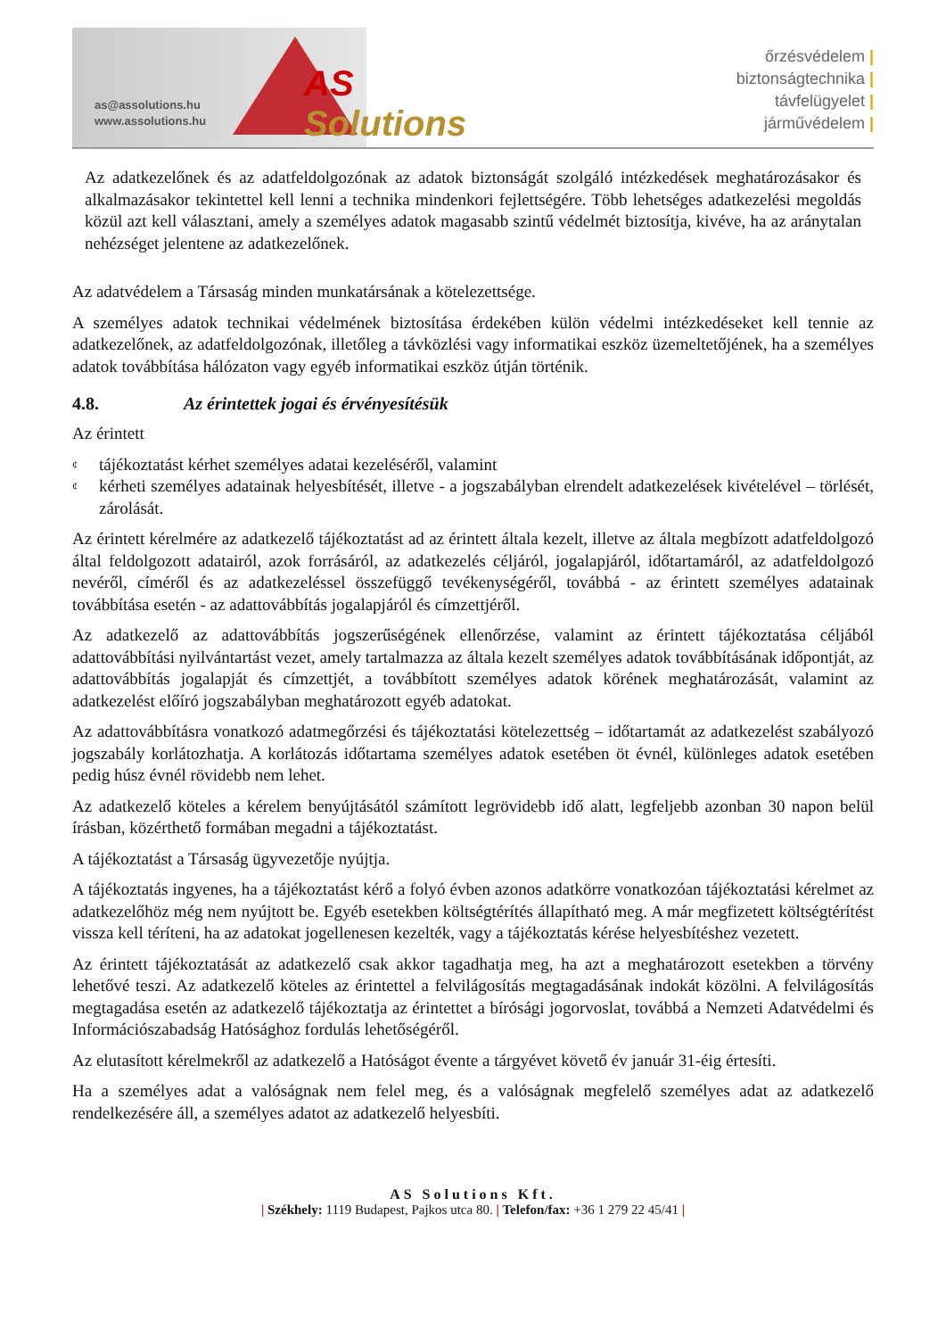AS Solutions
as@assolutions.hu
www.assolutions.hu
őrzésvédelem |
biztonságtechnika |
távfelügyelet |
járművédelem |
Az adatkezelőnek és az adatfeldolgozónak az adatok biztonságát szolgáló intézkedések meghatározásakor és alkalmazásakor tekintettel kell lenni a technika mindenkori fejlettségére. Több lehetséges adatkezelési megoldás közül azt kell választani, amely a személyes adatok magasabb szintű védelmét biztosítja, kivéve, ha az aránytalan nehézséget jelentene az adatkezelőnek.
Az adatvédelem a Társaság minden munkatársának a kötelezettsége.
A személyes adatok technikai védelmének biztosítása érdekében külön védelmi intézkedéseket kell tennie az adatkezelőnek, az adatfeldolgozónak, illetőleg a távközlési vagy informatikai eszköz üzemeltetőjének, ha a személyes adatok továbbítása hálózaton vagy egyéb informatikai eszköz útján történik.
4.8. Az érintettek jogai és érvényesítésük
Az érintett
¢ tájékoztatást kérhet személyes adatai kezeléséről, valamint
¢ kérheti személyes adatainak helyesbítését, illetve - a jogszabályban elrendelt adatkezelések kivételével – törlését, zárolását.
Az érintett kérelmére az adatkezelő tájékoztatást ad az érintett általa kezelt, illetve az általa megbízott adatfeldolgozó által feldolgozott adatairól, azok forrásáról, az adatkezelés céljáról, jogalapjáról, időtartamáról, az adatfeldolgozó nevéről, címéről és az adatkezeléssel összefüggő tevékenységéről, továbbá - az érintett személyes adatainak továbbítása esetén - az adattovábbítás jogalapjáról és címzettjéről.
Az adatkezelő az adattovábbítás jogszerűségének ellenőrzése, valamint az érintett tájékoztatása céljából adattovábbítási nyilvántartást vezet, amely tartalmazza az általa kezelt személyes adatok továbbításának időpontját, az adattovábbítás jogalapját és címzettjét, a továbbított személyes adatok körének meghatározását, valamint az adatkezelést előíró jogszabályban meghatározott egyéb adatokat.
Az adattovábbításra vonatkozó adatmegőrzési és tájékoztatási kötelezettség – időtartamát az adatkezelést szabályozó jogszabály korlátozhatja. A korlátozás időtartama személyes adatok esetében öt évnél, különleges adatok esetében pedig húsz évnél rövidebb nem lehet.
Az adatkezelő köteles a kérelem benyújtásától számított legrövidebb idő alatt, legfeljebb azonban 30 napon belül írásban, közérthető formában megadni a tájékoztatást.
A tájékoztatást a Társaság ügyvezetője nyújtja.
A tájékoztatás ingyenes, ha a tájékoztatást kérő a folyó évben azonos adatkörre vonatkozóan tájékoztatási kérelmet az adatkezelőhöz még nem nyújtott be. Egyéb esetekben költségtérítés állapítható meg. A már megfizetett költségtérítést vissza kell téríteni, ha az adatokat jogellenesen kezelték, vagy a tájékoztatás kérése helyesbítéshez vezetett.
Az érintett tájékoztatását az adatkezelő csak akkor tagadhatja meg, ha azt a meghatározott esetekben a törvény lehetővé teszi. Az adatkezelő köteles az érintettel a felvilágosítás megtagadásának indokát közölni. A felvilágosítás megtagadása esetén az adatkezelő tájékoztatja az érintettet a bírósági jogorvoslat, továbbá a Nemzeti Adatvédelmi és Információszabadság Hatósághoz fordulás lehetőségéről.
Az elutasított kérelmekről az adatkezelő a Hatóságot évente a tárgyévet követő év január 31-éig értesíti.
Ha a személyes adat a valóságnak nem felel meg, és a valóságnak megfelelő személyes adat az adatkezelő rendelkezésére áll, a személyes adatot az adatkezelő helyesbíti.
AS Solutions Kft.
| Székhely: 1119 Budapest, Pajkos utca 80. | Telefon/fax: +36 1 279 22 45/41 |